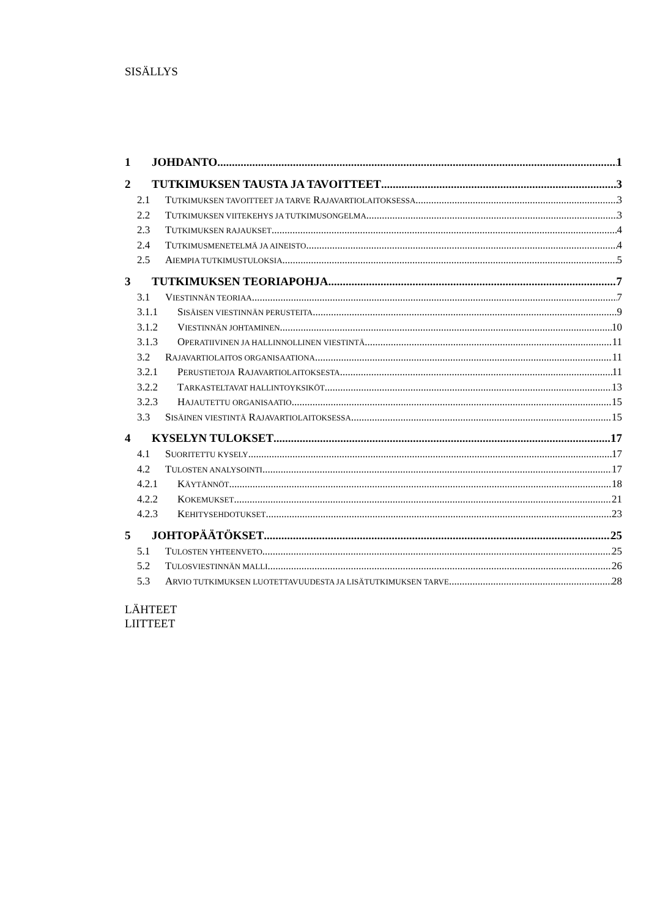SISÄLLYS
1 JOHDANTO 1
2 TUTKIMUKSEN TAUSTA JA TAVOITTEET 3
2.1 TUTKIMUKSEN TAVOITTEET JA TARVE RAJAVARTIOLAITOKSESSA 3
2.2 TUTKIMUKSEN VIITEKEHYS JA TUTKIMUSONGELMA 3
2.3 TUTKIMUKSEN RAJAUKSET 4
2.4 TUTKIMUSMENETELMÄ JA AINEISTO 4
2.5 AIEMPIA TUTKIMUSTULOKSIA 5
3 TUTKIMUKSEN TEORIAPOHJA 7
3.1 VIESTINNÄN TEORIAA 7
3.1.1 SISÄISEN VIESTINNÄN PERUSTEITA 9
3.1.2 VIESTINNÄN JOHTAMINEN 10
3.1.3 OPERATIIVINEN JA HALLINNOLLINEN VIESTINTÄ 11
3.2 RAJAVARTIOLAITOS ORGANISAATIONA 11
3.2.1 PERUSTIETOJA RAJAVARTIOLAITOKSESTA 11
3.2.2 TARKASTELTAVAT HALLINTOYKSIKÖT 13
3.2.3 HAJAUTETTU ORGANISAATIO 15
3.3 SISÄINEN VIESTINTÄ RAJAVARTIOLAITOKSESSA 15
4 KYSELYN TULOKSET 17
4.1 SUORITETTU KYSELY 17
4.2 TULOSTEN ANALYSOINTI 17
4.2.1 KÄYTÄNNÖT 18
4.2.2 KOKEMUKSET 21
4.2.3 KEHITYSEHDOTUKSET 23
5 JOHTOPÄÄTÖKSET 25
5.1 TULOSTEN YHTEENVETO 25
5.2 TULOSVIESTINNÄN MALLI 26
5.3 ARVIO TUTKIMUKSEN LUOTETTAVUUDESTA JA LISÄTUTKIMUKSEN TARVE 28
LÄHTEET
LIITTEET